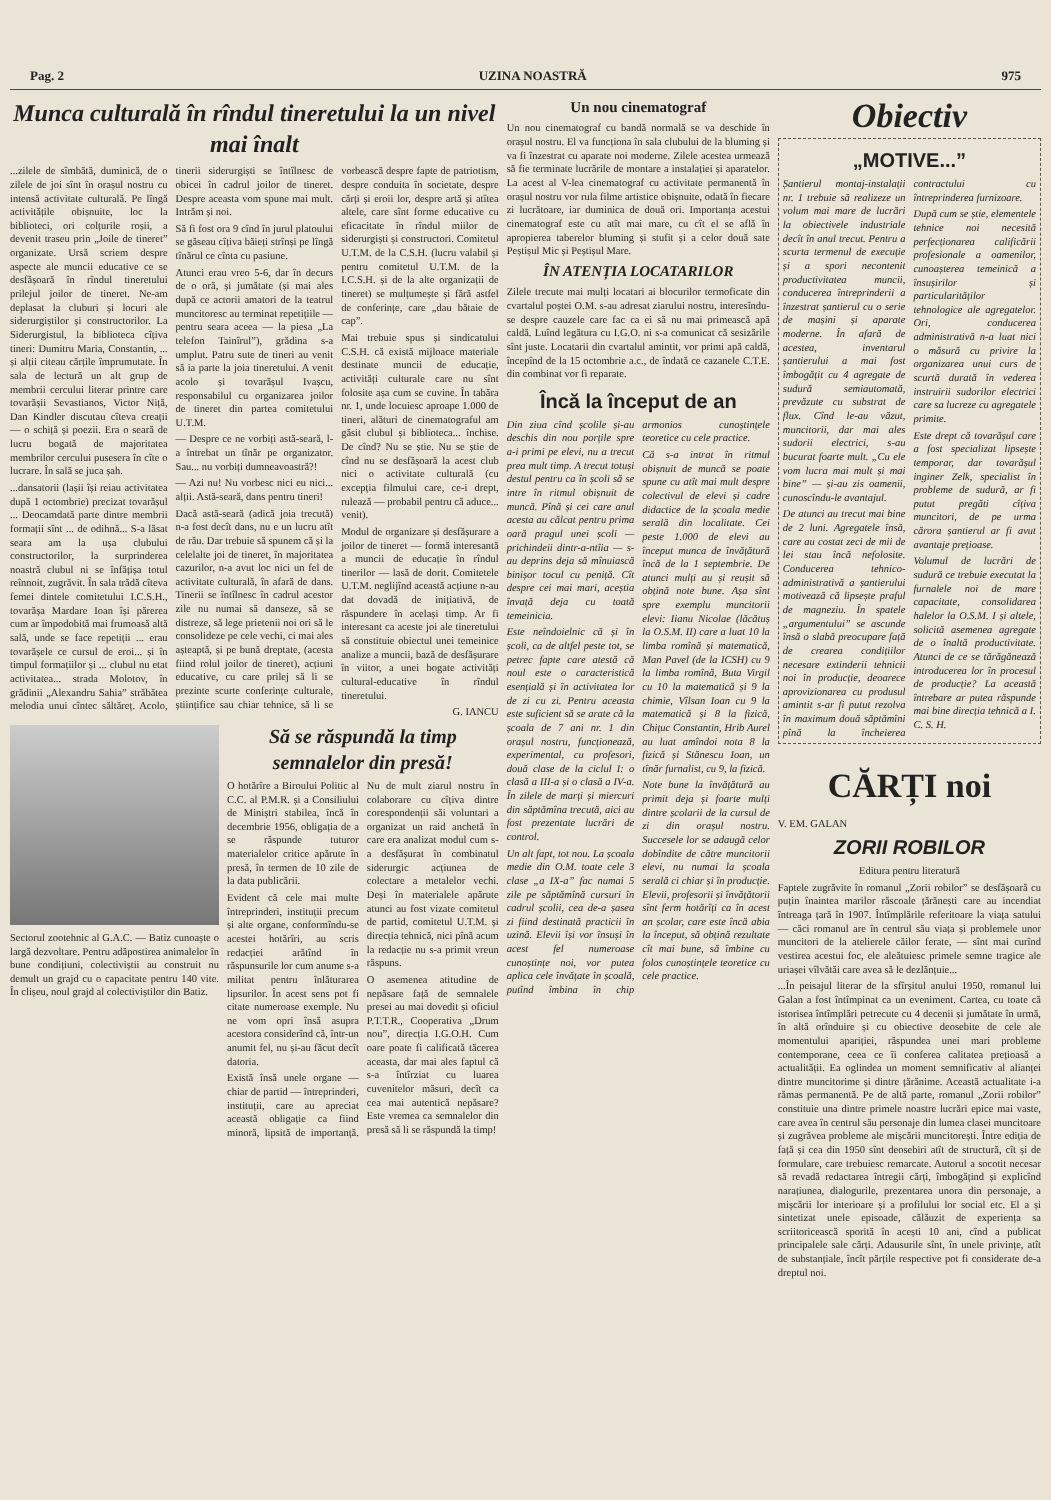Pag. 2 UZINA NOASTRĂ 975
Munca culturală în rîndul tineretului la un nivel mai înalt
...zilele de sîmbătă, duminică, de o zilele de joi sînt în orașul nostru cu intensă activitate culturală. Pe lîngă activitățile obișnuite, loc la biblioteci, ori colțurile roșii, a devenit traseu prin „Joile de tineret” organizate. Ursă scriem despre aspecte ale muncii educative ce se desfășoară în rîndul tineretului prilejul joilor de tineret. Ne-am deplasat la cluburi și locuri ale siderurgiștilor și constructorilor. La Siderurgistul, la biblioteca cîțiva tineri: Dumitru Maria, Constantin, ... și alții citeau cărțile împrumutate. În sala de lectură un alt grup de membrii cercului literar printre care tovarășii Sevastianos, Victor Niță, Dan Kindler discutau cîteva creații — o schiță și poezii. Era o seară de lucru bogată de majoritatea membrilor cercului pusesera în cîte o lucrare. În sală se juca șah.
...dansatorii (lașii își reiau activitatea după 1 octombrie) precizat tovarășul ... Deocamdată parte dintre membrii formații sînt ... de odihnă... S-a lăsat seara am la ușa clubului constructorilor, la surprinderea noastră clubul ni se înfățișa totul reînnoit, zugrăvit. În sala trădă cîteva femei dintele comitetului I.C.S.H., tovarășa Mardare Ioan își părerea cum ar împodobită mai frumoasă altă sală, unde se face repetiții ... erau tovarășele ce cursul de eroi... și în timpul formațiilor și ... clubul nu etat activitatea... strada Molotov, în grădinii „Alexandru Sahia” străbătea melodia unui cîntec săltăreț. Acolo, tinerii siderurgiști se întîlnesc de obicei în cadrul joilor de tineret. Despre aceasta vom spune mai mult. Intrăm și noi.
Să fi fost ora 9 cînd în jurul platoului se găseau cîțiva băieți strînși pe lîngă tînărul ce cînta cu pasiune.
Atunci erau vreo 5-6, dar în decurs de o oră, și jumătate (și mai ales după ce actorii amatori de la teatrul muncitoresc au terminat repetițiile — pentru seara aceea — la piesa „La telefon Tainîrul”), grădina s-a umplut. Patru sute de tineri au venit să ia parte la joia tineretului. A venit acolo și tovarășul Ivașcu, responsabilul cu organizarea joilor de tineret din partea comitetului U.T.M.
— Despre ce ne vorbiți astă-seară, l-a întrebat un tînăr pe organizator. Sau... nu vorbiți dumneavoastră?!
— Azi nu! Nu vorbesc nici eu nici... alții. Astă-seară, dans pentru tineri!
Dacă astă-seară (adică joia trecută) n-a fost decît dans, nu e un lucru atît de rău. Dar trebuie să spunem că și la celelalte joi de tineret, în majoritatea cazurilor, n-a avut loc nici un fel de activitate culturală, în afară de dans. Tinerii se întîlnesc în cadrul acestor zile nu numai să danseze, să se distreze, să lege prietenii noi ori să le consolideze pe cele vechi, ci mai ales așteaptă, și pe bună dreptate, (acesta fiind rolul joilor de tineret), acțiuni educative, cu care prilej să li se prezinte scurte conferințe culturale, științifice sau chiar tehnice, să li se vorbească despre fapte de patriotism, despre conduita în societate, despre cărți și eroii lor, despre artă și atîtea altele, care sînt forme educative cu eficacitate în rîndul miilor de siderurgiști și constructori. Comitetul U.T.M. de la C.S.H. (lucru valabil și pentru comitetul U.T.M. de la I.C.S.H. și de la alte organizații de tineret) se mulțumește și fără astfel de conferințe, care „dau bătaie de cap”.
Mai trebuie spus și sindicatului C.S.H. că există mijloace materiale destinate muncii de educație, activități culturale care nu sînt folosite așa cum se cuvine. În tabăra nr. 1, unde locuiesc aproape 1.000 de tineri, alături de cinematograful am găsit clubul și biblioteca... închise. De cînd? Nu se știe. Nu se știe de cînd nu se desfășoară la acest club nici o activitate culturală (cu excepția filmului care, ce-i drept, rulează — probabil pentru că aduce... venit).
Modul de organizare și desfășurare a joilor de tineret — formă interesantă a muncii de educație în rîndul tinerilor — lasă de dorit. Comitetele U.T.M. neglijînd această acțiune n-au dat dovadă de inițiativă, de răspundere în același timp. Ar fi interesant ca aceste joi ale tineretului să constituie obiectul unei temeinice analize a muncii, bază de desfășurare în viitor, a unei bogate activități cultural-educative în rîndul tineretului.
G. IANCU
Sectorul zootehnic al G.A.C. — Batiz cunoaște o largă dezvoltare. Pentru adăpostirea animalelor în bune condițiuni, colectiviștii au construit nu demult un grajd cu o capacitate pentru 140 vite. În clișeu, noul grajd al colectiviștilor din Batiz.
Să se răspundă la timp semnalelor din presă!
O hotărîre a Biroului Politic al C.C. al P.M.R. și a Consiliului de Miniștri stabilea, încă în decembrie 1956, obligația de a se răspunde tuturor materialelor critice apărute în presă, în termen de 10 zile de la data publicării.
Evident că cele mai multe întreprinderi, instituții precum și alte organe, conformîndu-se acestei hotărîri, au scris redacției arătînd în răspunsurile lor cum anume s-a militat pentru înlăturarea lipsurilor. În acest sens pot fi citate numeroase exemple. Nu ne vom opri însă asupra acestora considerînd că, într-un anumit fel, nu și-au făcut decît datoria.
Există însă unele organe — chiar de partid — întreprinderi, instituții, care au apreciat această obligație ca fiind minoră, lipsită de importanță. Nu de mult ziarul nostru în colaborare cu cîțiva dintre corespondenții săi voluntari a organizat un raid anchetă în care era analizat modul cum s-a desfășurat în combinatul siderurgic acțiunea de colectare a metalelor vechi. Deși în materialele apărute atunci au fost vizate comitetul de partid, comitetul U.T.M. și direcția tehnică, nici pînă acum la redacție nu s-a primit vreun răspuns.
O asemenea atitudine de nepăsare față de semnalele presei au mai dovedit și oficiul P.T.T.R., Cooperativa „Drum nou”, direcția I.G.O.H. Cum oare poate fi calificată tăcerea aceasta, dar mai ales faptul că s-a întîrziat cu luarea cuvenitelor măsuri, decît ca cea mai autentică nepăsare? Este vremea ca semnalelor din presă să li se răspundă la timp!
Un nou cinematograf
Un nou cinematograf cu bandă normală se va deschide în orașul nostru. El va funcționa în sala clubului de la bluming și va fi înzestrat cu aparate noi moderne. Zilele acestea urmează să fie terminate lucrările de montare a instalației și aparatelor. La acest al V-lea cinematograf cu activitate permanentă în orașul nostru vor rula filme artistice obișnuite, odată în fiecare zi lucrătoare, iar duminica de două ori. Importanța acestui cinematograf este cu atît mai mare, cu cît el se află în apropierea taberelor bluming și stufit și a celor două sate Peștișul Mic și Peștișul Mare.
ÎN ATENȚIA LOCATARILOR
Zilele trecute mai mulți locatari ai blocurilor termoficate din cvartalul poștei O.M. s-au adresat ziarului nostru, interesîndu-se despre cauzele care fac ca ei să nu mai primească apă caldă. Luînd legătura cu I.G.O. ni s-a comunicat că sesizările sînt juste. Locatarii din cvartalul amintit, vor primi apă caldă, începînd de la 15 octombrie a.c., de îndată ce cazanele C.T.E. din combinat vor fi reparate.
Încă la început de an
Din ziua cînd școlile și-au deschis din nou porțile spre a-i primi pe elevi, nu a trecut prea mult timp. A trecut totuși destul pentru ca în școli să se intre în ritmul obișnuit de muncă. Pînă și cei care anul acesta au călcat pentru prima oară pragul unei școli — prichindeii dintr-a-ntîia — s-au deprins deja să mînuiască binișor tocul cu peniță. Cît despre cei mai mari, aceștia învață deja cu toată temeinicia.
Este neîndoielnic că și în școli, ca de altfel peste tot, se petrec fapte care atestă că noul este o caracteristică esențială și în activitatea lor de zi cu zi. Pentru aceasta este suficient să se arate că la școala de 7 ani nr. 1 din orașul nostru, funcționează, experimental, cu profesori, două clase de la ciclul I: o clasă a III-a și o clasă a IV-a. În zilele de marți și miercuri din săptămîna trecută, aici au fost prezentate lucrări de control.
Un alt fapt, tot nou. La școala medie din O.M. toate cele 3 clase „a IX-a” fac numai 5 zile pe săptămînă cursuri în cadrul școlii, cea de-a șasea zi fiind destinată practicii în uzină. Elevii își vor însuși în acest fel numeroase cunoștințe noi, vor putea aplica cele învățate în școală, putînd îmbina în chip armonios cunoștințele teoretice cu cele practice.
Că s-a intrat în ritmul obișnuit de muncă se poate spune cu atît mai mult despre colectivul de elevi și cadre didactice de la școala medie serală din localitate. Cei peste 1.000 de elevi au început munca de învățătură încă de la 1 septembrie. De atunci mulți au și reușit să obțină note bune. Așa sînt spre exemplu muncitorii elevi: Iianu Nicolae (lăcătuș la O.S.M. II) care a luat 10 la limba romînă și matematică, Man Pavel (de la ICSH) cu 9 la limba romînă, Buta Virgil cu 10 la matematică și 9 la chimie, Vîlsan Ioan cu 9 la matematică și 8 la fizică, Chițuc Constantin, Hrib Aurel au luat amîndoi nota 8 la fizică și Stănescu Ioan, un tînăr furnalist, cu 9, la fizică.
Note bune la învățătură au primit deja și foarte mulți dintre școlarii de la cursul de zi din orașul nostru. Succesele lor se adaugă celor dobîndite de către muncitorii elevi, nu numai la școala serală ci chiar și în producție. Elevii, profesorii și învățătorii sînt ferm hotărîți ca în acest an școlar, care este încă abia la început, să obțină rezultate cît mai bune, să îmbine cu folos cunoștințele teoretice cu cele practice.
Obiectiv
„MOTIVE...”
Șantierul montaj-instalații nr. 1 trebuie să realizeze un volum mai mare de lucrări la obiectivele industriale decît în anul trecut. Pentru a scurta termenul de execuție și a spori necontenit productivitatea muncii, conducerea întreprinderii a înzestrat șantierul cu o serie de mașini și aparate moderne. În afară de acestea, inventarul șantierului a mai fost îmbogățit cu 4 agregate de sudură semiautomată, prevăzute cu substrat de flux. Cînd le-au văzut, muncitorii, dar mai ales sudorii electrici, s-au bucurat foarte mult. „Cu ele vom lucra mai mult și mai bine” — și-au zis oamenii, cunoscîndu-le avantajul.
De atunci au trecut mai bine de 2 luni. Agregatele însă, care au costat zeci de mii de lei stau încă nefolosite. Conducerea tehnico-administrativă a șantierului motivează că lipsește praful de magneziu. În spatele „argumentului” se ascunde însă o slabă preocupare față de crearea condițiilor necesare extinderii tehnicii noi în producție, deoarece aprovizionarea cu produsul amintit s-ar fi putut rezolva în maximum două săptămîni pînă la încheierea contractului cu întreprinderea furnizoare.
După cum se știe, elementele tehnice noi necesită perfecționarea calificării profesionale a oamenilor, cunoașterea temeinică a însușirilor și particularităților tehnologice ale agregatelor. Ori, conducerea administrativă n-a luat nici o măsură cu privire la organizarea unui curs de scurtă durată în vederea instruirii sudorilor electrici care sa lucreze cu agregatele primite.
Este drept că tovarășul care a fost specializat lipsește temporar, dar tovarășul inginer Zelk, specialist în probleme de sudură, ar fi putut pregăti cîțiva muncitori, de pe urma cărora șantierul ar fi avut avantaje prețioase.
Volumul de lucrări de sudură ce trebuie executat la furnalele noi de mare capacitate, consolidarea halelor la O.S.M. I și altele, solicită asemenea agregate de o înaltă productivitate. Atunci de ce se tărăgănează introducerea lor în procesul de producție? La această întrebare ar putea răspunde mai bine direcția tehnică a I. C. S. H.
CĂRȚI noi
V. EM. GALAN
ZORII ROBILOR
Editura pentru literatură
Faptele zugrăvite în romanul „Zorii robilor” se desfășoară cu puțin înaintea marilor răscoale țărănești care au incendiat întreaga țară în 1907. Întîmplările referitoare la viața satului — căci romanul are în centrul său viața și problemele unor muncitori de la atelierele căilor ferate, — sînt mai curînd vestirea acestui foc, ele aleătuiesc primele semne tragice ale uriașei vîlvătăi care avea să le dezlănțuie...
...În peisajul literar de la sfîrșitul anului 1950, romanul lui Galan a fost întîmpinat ca un eveniment. Cartea, cu toate că istorisea întîmplări petrecute cu 4 decenii și jumătate în urmă, în altă orînduire și cu obiective deosebite de cele ale momentului apariției, răspundea unei mari probleme contemporane, ceea ce îi conferea calitatea prețioasă a actualității. Ea oglindea un moment semnificativ al alianței dintre muncitorime și dintre țărănime. Această actualitate i-a rămas permanentă. Pe de altă parte, romanul „Zorii robilor” constituie una dintre primele noastre lucrări epice mai vaste, care avea în centrul său personaje din lumea clasei muncitoare și zugrăvea probleme ale mișcării muncitorești. Între ediția de față și cea din 1950 sînt deosebiri atît de structură, cît și de formulare, care trebuiesc remarcate. Autorul a socotit necesar să revadă redactarea întregii cărți, îmbogățind și explicînd narațiunea, dialogurile, prezentarea unora din personaje, a mișcării lor interioare și a profilului lor social etc. El a și sintetizat unele episoade, călăuzit de experiența sa scriitoricească sporită în acești 10 ani, cînd a publicat principalele sale cărți. Adausurile sînt, în unele privințe, atît de substanțiale, încît părțile respective pot fi considerate de-a dreptul noi.